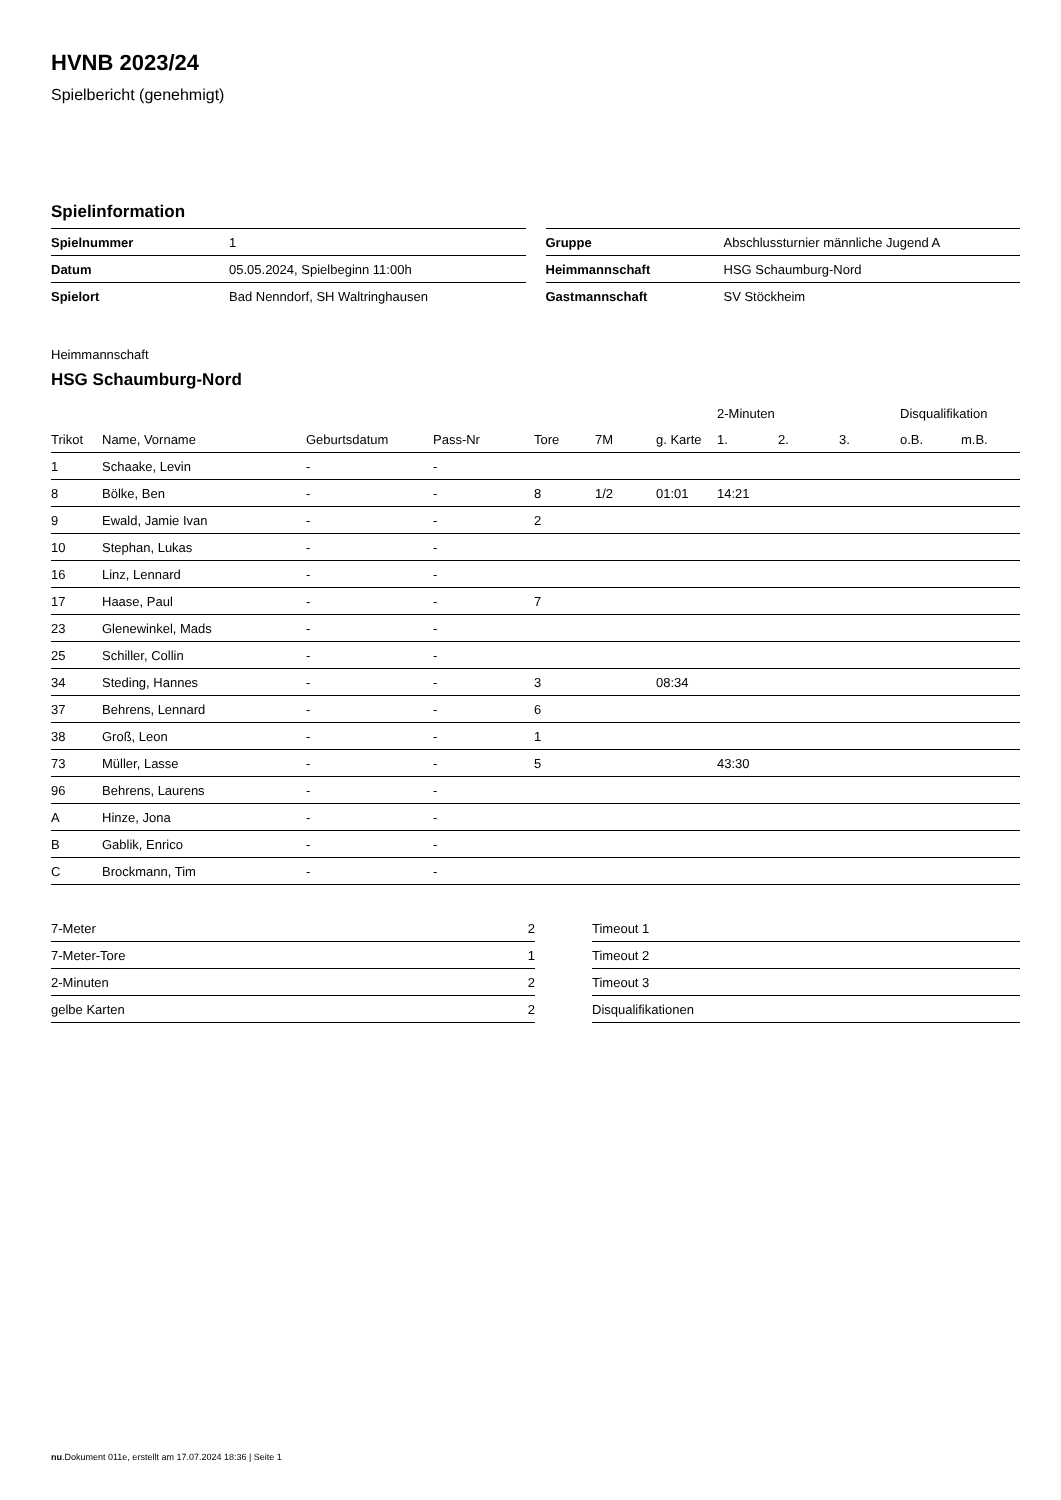HVNB 2023/24
Spielbericht (genehmigt)
Spielinformation
| Spielnummer | 1 |
| Datum | 05.05.2024, Spielbeginn 11:00h |
| Spielort | Bad Nenndorf, SH Waltringhausen |
| Gruppe | Abschlussturnier männliche Jugend A |
| Heimmannschaft | HSG Schaumburg-Nord |
| Gastmannschaft | SV Stöckheim |
Heimmannschaft
HSG Schaumburg-Nord
| | | | | | | | 2-Minuten | | | Disqualifikation | |
| --- | --- | --- | --- | --- | --- | --- | --- | --- | --- | --- | --- |
| Trikot | Name, Vorname | Geburtsdatum | Pass-Nr | Tore | 7M | g. Karte | 1. | 2. | 3. | o.B. | m.B. |
| 1 | Schaake, Levin | - | - | | | | | | | | |
| 8 | Bölke, Ben | - | - | 8 | 1/2 | 01:01 | 14:21 | | | | |
| 9 | Ewald, Jamie Ivan | - | - | 2 | | | | | | | |
| 10 | Stephan, Lukas | - | - | | | | | | | | |
| 16 | Linz, Lennard | - | - | | | | | | | | |
| 17 | Haase, Paul | - | - | 7 | | | | | | | |
| 23 | Glenewinkel, Mads | - | - | | | | | | | | |
| 25 | Schiller, Collin | - | - | | | | | | | | |
| 34 | Steding, Hannes | - | - | 3 | | 08:34 | | | | | |
| 37 | Behrens, Lennard | - | - | 6 | | | | | | | |
| 38 | Groß, Leon | - | - | 1 | | | | | | | |
| 73 | Müller, Lasse | - | - | 5 | | | 43:30 | | | | |
| 96 | Behrens, Laurens | - | - | | | | | | | | |
| A | Hinze, Jona | - | - | | | | | | | | |
| B | Gablik, Enrico | - | - | | | | | | | | |
| C | Brockmann, Tim | - | - | | | | | | | | |
| 7-Meter | 2 |
| 7-Meter-Tore | 1 |
| 2-Minuten | 2 |
| gelbe Karten | 2 |
| Timeout 1 |
| Timeout 2 |
| Timeout 3 |
| Disqualifikationen |
nu.Dokument 011e, erstellt am 17.07.2024 18:36 | Seite 1